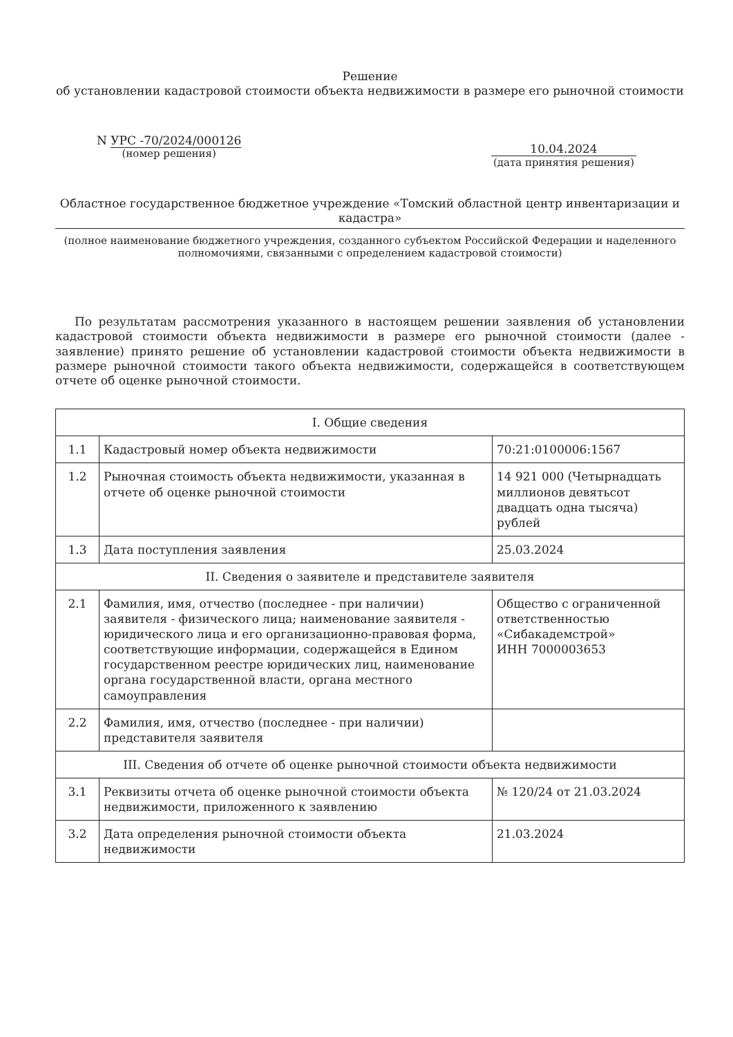Решение
об установлении кадастровой стоимости объекта недвижимости в размере его рыночной стоимости
N УРС -70/2024/000126
(номер решения)
10.04.2024
(дата принятия решения)
Областное государственное бюджетное учреждение «Томский областной центр инвентаризации и кадастра»
(полное наименование бюджетного учреждения, созданного субъектом Российской Федерации и наделенного полномочиями, связанными с определением кадастровой стоимости)
По результатам рассмотрения указанного в настоящем решении заявления об установлении кадастровой стоимости объекта недвижимости в размере его рыночной стоимости (далее - заявление) принято решение об установлении кадастровой стоимости объекта недвижимости в размере рыночной стоимости такого объекта недвижимости, содержащейся в соответствующем отчете об оценке рыночной стоимости.
| I. Общие сведения | | |
| 1.1 | Кадастровый номер объекта недвижимости | 70:21:0100006:1567 |
| 1.2 | Рыночная стоимость объекта недвижимости, указанная в отчете об оценке рыночной стоимости | 14 921 000 (Четырнадцать миллионов девятьсот двадцать одна тысяча) рублей |
| 1.3 | Дата поступления заявления | 25.03.2024 |
| II. Сведения о заявителе и представителе заявителя | | |
| 2.1 | Фамилия, имя, отчество (последнее - при наличии) заявителя - физического лица; наименование заявителя - юридического лица и его организационно-правовая форма, соответствующие информации, содержащейся в Едином государственном реестре юридических лиц, наименование органа государственной власти, органа местного самоуправления | Общество с ограниченной ответственностью «Сибакадемстрой» ИНН 7000003653 |
| 2.2 | Фамилия, имя, отчество (последнее - при наличии) представителя заявителя | |
| III. Сведения об отчете об оценке рыночной стоимости объекта недвижимости | | |
| 3.1 | Реквизиты отчета об оценке рыночной стоимости объекта недвижимости, приложенного к заявлению | № 120/24 от 21.03.2024 |
| 3.2 | Дата определения рыночной стоимости объекта недвижимости | 21.03.2024 |